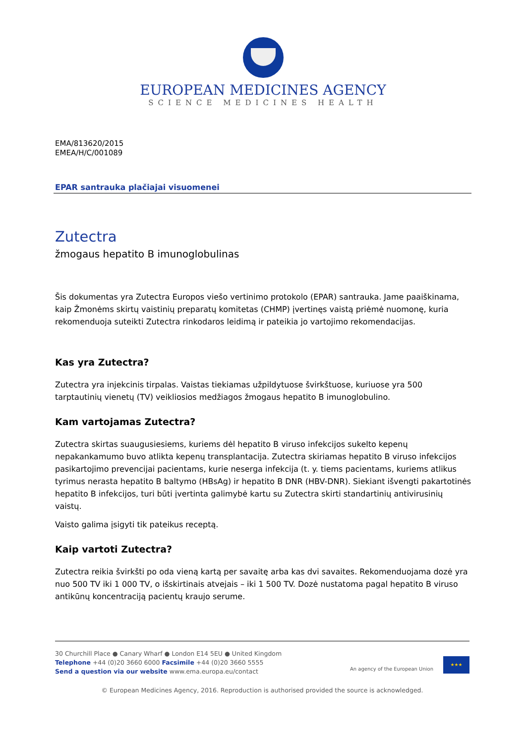EUROPEAN MEDICINES AGENCY
SCIENCE MEDICINES HEALTH
EMA/813620/2015
EMEA/H/C/001089
EPAR santrauka plačiajai visuomenei
Zutectra
žmogaus hepatito B imunoglobulinas
Šis dokumentas yra Zutectra Europos viešo vertinimo protokolo (EPAR) santrauka. Jame paaiškinama, kaip Žmonėms skirtų vaistinių preparatų komitetas (CHMP) įvertinęs vaistą priėmė nuomonę, kuria rekomenduoja suteikti Zutectra rinkodaros leidimą ir pateikia jo vartojimo rekomendacijas.
Kas yra Zutectra?
Zutectra yra injekcinis tirpalas. Vaistas tiekiamas užpildytuose švirkštuose, kuriuose yra 500 tarptautinių vienetų (TV) veikliosios medžiagos žmogaus hepatito B imunoglobulino.
Kam vartojamas Zutectra?
Zutectra skirtas suaugusiesiems, kuriems dėl hepatito B viruso infekcijos sukelto kepenų nepakankamumo buvo atlikta kepenų transplantacija. Zutectra skiriamas hepatito B viruso infekcijos pasikartojimo prevencijai pacientams, kurie neserga infekcija (t. y. tiems pacientams, kuriems atlikus tyrimus nerasta hepatito B baltymo (HBsAg) ir hepatito B DNR (HBV-DNR). Siekiant išvengti pakartotinės hepatito B infekcijos, turi būti įvertinta galimybė kartu su Zutectra skirti standartinių antivirusinių vaistų.
Vaisto galima įsigyti tik pateikus receptą.
Kaip vartoti Zutectra?
Zutectra reikia švirkšti po oda vieną kartą per savaitę arba kas dvi savaites. Rekomenduojama dozė yra nuo 500 TV iki 1 000 TV, o išskirtinais atvejais – iki 1 500 TV. Dozė nustatoma pagal hepatito B viruso antikūnų koncentraciją pacientų kraujo serume.
30 Churchill Place ● Canary Wharf ● London E14 5EU ● United Kingdom
Telephone +44 (0)20 3660 6000 Facsimile +44 (0)20 3660 5555
Send a question via our website www.ema.europa.eu/contact
An agency of the European Union
★★★
© European Medicines Agency, 2016. Reproduction is authorised provided the source is acknowledged.